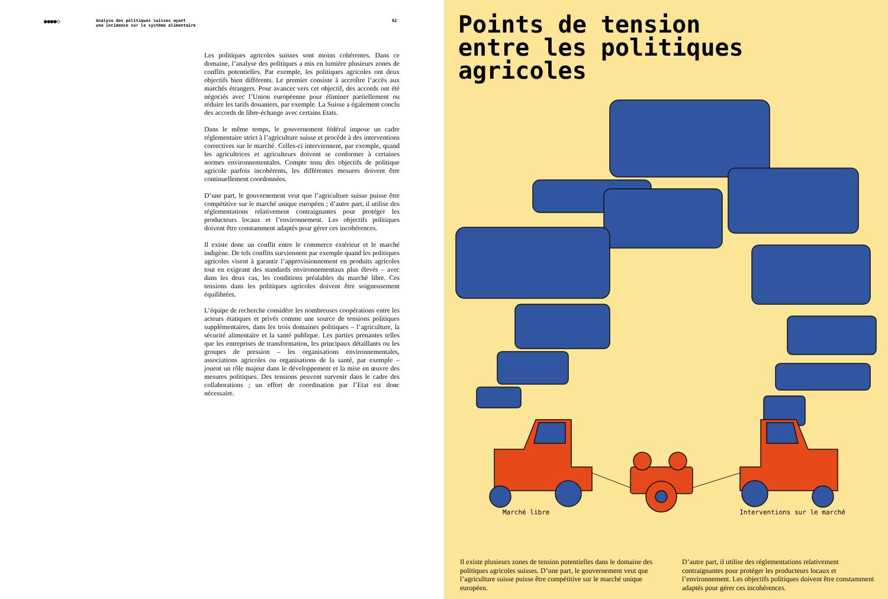●●●●○
Analyse des politiques suisses ayant
une incidence sur le système alimentaire
62
Les politiques agricoles suisses sont moins cohérentes. Dans ce domaine, l’analyse des politiques a mis en lumière plusieurs zones de conflits potentielles. Par exemple, les politiques agricoles ont deux objectifs bien différents. Le premier consiste à accroître l’accès aux marchés étrangers. Pour avancer vers cet objectif, des accords ont été négociés avec l’Union européenne pour éliminer partiellement ou réduire les tarifs douaniers, par exemple. La Suisse a également conclu des accords de libre-échange avec certains Etats.
Dans le même temps, le gouvernement fédéral impose un cadre réglementaire strict à l’agriculture suisse et procède à des interventions correctives sur le marché. Celles-ci interviennent, par exemple, quand les agricultrices et agriculteurs doivent se conformer à certaines normes environnementales. Compte tenu des objectifs de politique agricole parfois incohérents, les différentes mesures doivent être continuellement coordonnées.
D’une part, le gouvernement veut que l’agriculture suisse puisse être compétitive sur le marché unique européen ; d’autre part, il utilise des réglementations relativement contraignantes pour protéger les producteurs locaux et l’environnement. Les objectifs politiques doivent être constamment adaptés pour gérer ces incohérences.
Il existe donc un conflit entre le commerce extérieur et le marché indigène. De tels conflits surviennent par exemple quand les politiques agricoles visent à garantir l’approvisionnement en produits agricoles tout en exigeant des standards environnementaux plus élevés – avec dans les deux cas, les conditions préalables du marché libre. Ces tensions dans les politiques agricoles doivent être soigneusement équilibrées.
L’équipe de recherche considère les nombreuses coopérations entre les acteurs étatiques et privés comme une source de tensions politiques supplémentaires, dans les trois domaines politiques – l’agriculture, la sécurité alimentaire et la santé publique. Les parties prenantes telles que les entreprises de transformation, les principaux détaillants ou les groupes de pression – les organisations environnementales, associations agricoles ou organisations de la santé, par exemple – jouent un rôle majeur dans le développement et la mise en œuvre des mesures politiques. Des tensions peuvent survenir dans le cadre des collaborations ; un effort de coordination par l’Etat est donc nécessaire.
Points de tension
entre les politiques
agricoles
Marché libre Interventions sur le marché
Il existe plusieurs zones de tension potentielles dans le domaine des politiques agricoles suisses. D’une part, le gouvernement veut que l’agriculture suisse puisse être compétitive sur le marché unique européen.
D’autre part, il utilise des réglementations relativement contraignantes pour protéger les producteurs locaux et l’environnement. Les objectifs politiques doivent être constamment adaptés pour gérer ces incohérences.